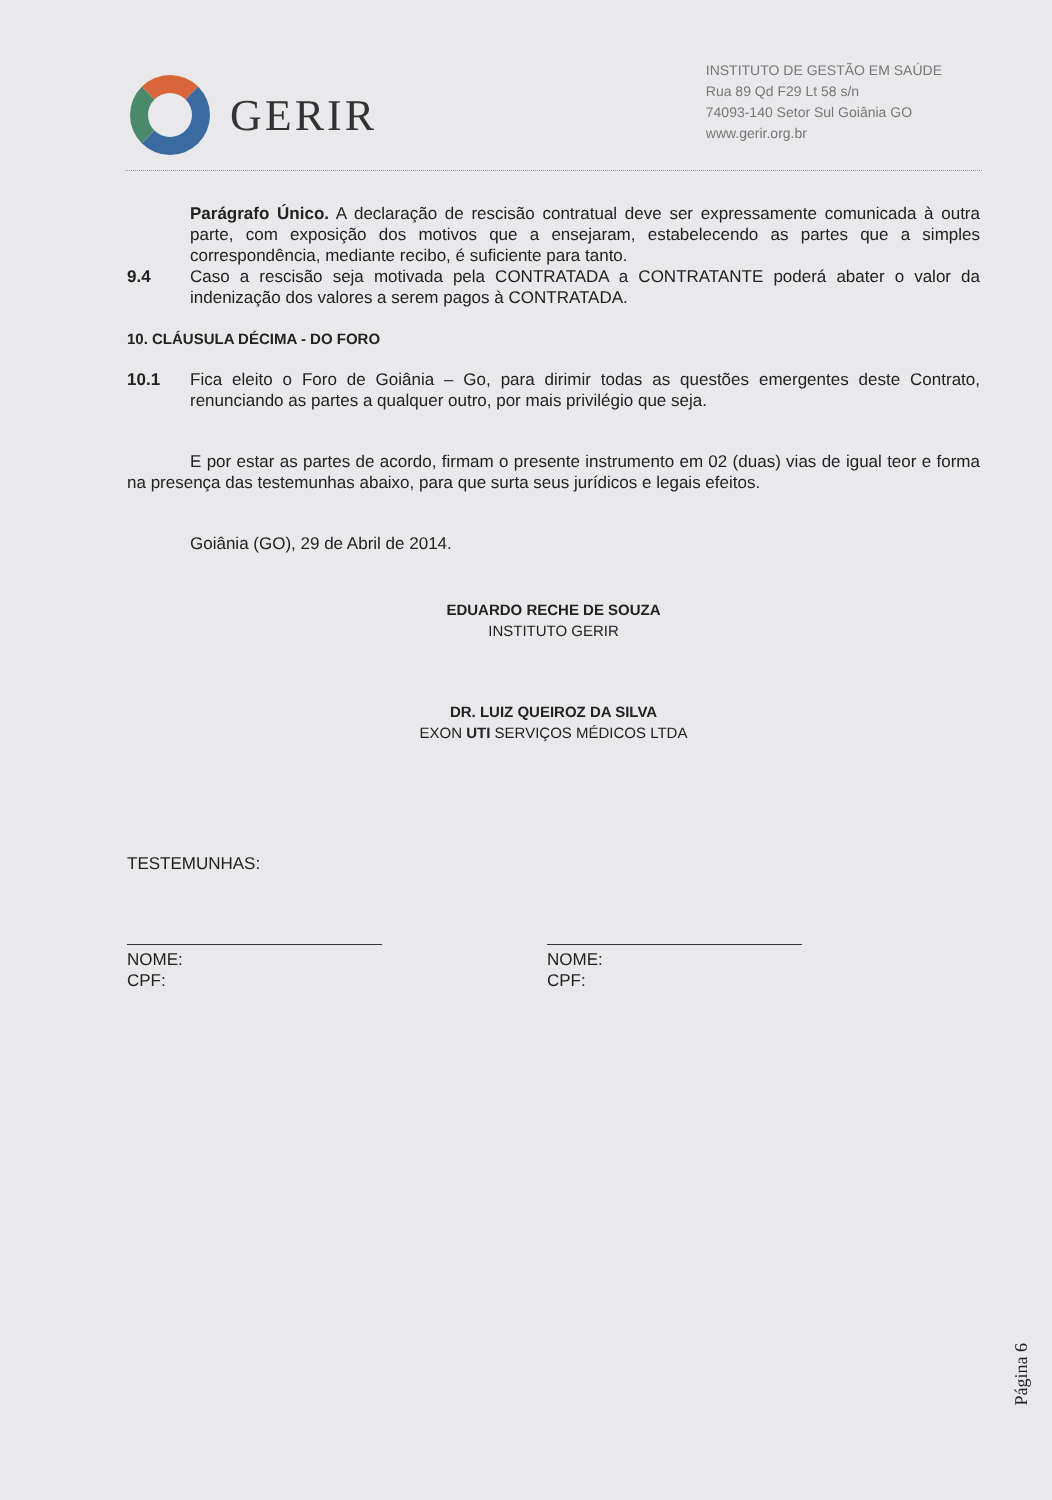GERIR
INSTITUTO DE GESTÃO EM SAÚDE
Rua 89 Qd F29 Lt 58 s/n
74093-140 Setor Sul Goiânia GO
www.gerir.org.br
Parágrafo Único. A declaração de rescisão contratual deve ser expressamente comunicada à outra parte, com exposição dos motivos que a ensejaram, estabelecendo as partes que a simples correspondência, mediante recibo, é suficiente para tanto.
9.4 Caso a rescisão seja motivada pela CONTRATADA a CONTRATANTE poderá abater o valor da indenização dos valores a serem pagos à CONTRATADA.
10. CLÁUSULA DÉCIMA - DO FORO
10.1 Fica eleito o Foro de Goiânia – Go, para dirimir todas as questões emergentes deste Contrato, renunciando as partes a qualquer outro, por mais privilégio que seja.
E por estar as partes de acordo, firmam o presente instrumento em 02 (duas) vias de igual teor e forma na presença das testemunhas abaixo, para que surta seus jurídicos e legais efeitos.
Goiânia (GO), 29 de Abril de 2014.
EDUARDO RECHE DE SOUZA
INSTITUTO GERIR
DR. LUIZ QUEIROZ DA SILVA
EXON UTI SERVIÇOS MÉDICOS LTDA
TESTEMUNHAS:
NOME:
CPF:
NOME:
CPF:
Página 6